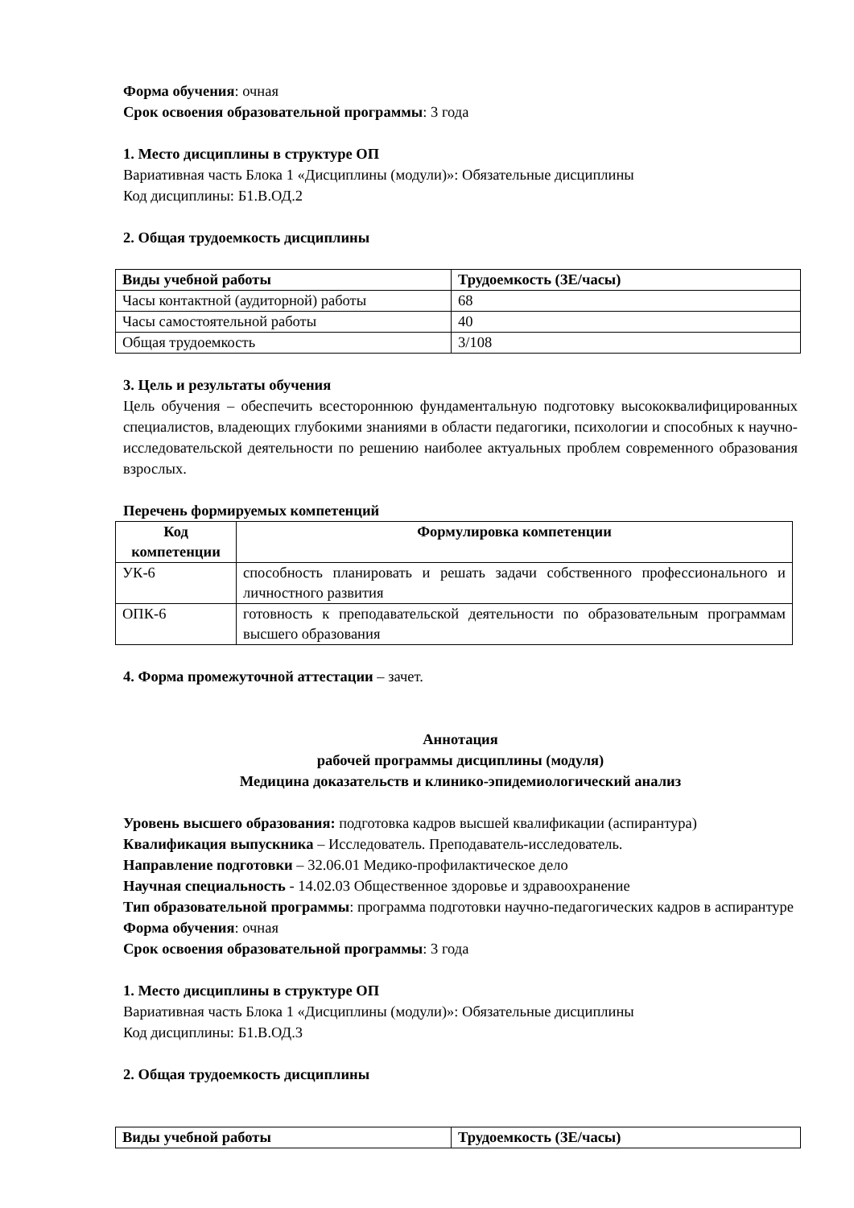Форма обучения: очная
Срок освоения образовательной программы: 3 года
1. Место дисциплины в структуре ОП
Вариативная часть Блока 1 «Дисциплины (модули)»: Обязательные дисциплины
Код дисциплины: Б1.В.ОД.2
2. Общая трудоемкость дисциплины
| Виды учебной работы | Трудоемкость (ЗЕ/часы) |
| --- | --- |
| Часы контактной (аудиторной) работы | 68 |
| Часы самостоятельной работы | 40 |
| Общая трудоемкость | 3/108 |
3. Цель и результаты обучения
Цель обучения – обеспечить всестороннюю фундаментальную подготовку высококвалифицированных специалистов, владеющих глубокими знаниями в области педагогики, психологии и способных к научно-исследовательской деятельности по решению наиболее актуальных проблем современного образования взрослых.
Перечень формируемых компетенций
| Код компетенции | Формулировка компетенции |
| --- | --- |
| УК-6 | способность планировать и решать задачи собственного профессионального и личностного развития |
| ОПК-6 | готовность к преподавательской деятельности по образовательным программам высшего образования |
4. Форма промежуточной аттестации – зачет.
Аннотация
рабочей программы дисциплины (модуля)
Медицина доказательств и клинико-эпидемиологический анализ
Уровень высшего образования: подготовка кадров высшей квалификации (аспирантура)
Квалификация выпускника – Исследователь. Преподаватель-исследователь.
Направление подготовки – 32.06.01 Медико-профилактическое дело
Научная специальность - 14.02.03 Общественное здоровье и здравоохранение
Тип образовательной программы: программа подготовки научно-педагогических кадров в аспирантуре
Форма обучения: очная
Срок освоения образовательной программы: 3 года
1. Место дисциплины в структуре ОП
Вариативная часть Блока 1 «Дисциплины (модули)»: Обязательные дисциплины
Код дисциплины: Б1.В.ОД.3
2. Общая трудоемкость дисциплины
| Виды учебной работы | Трудоемкость (ЗЕ/часы) |
| --- | --- |